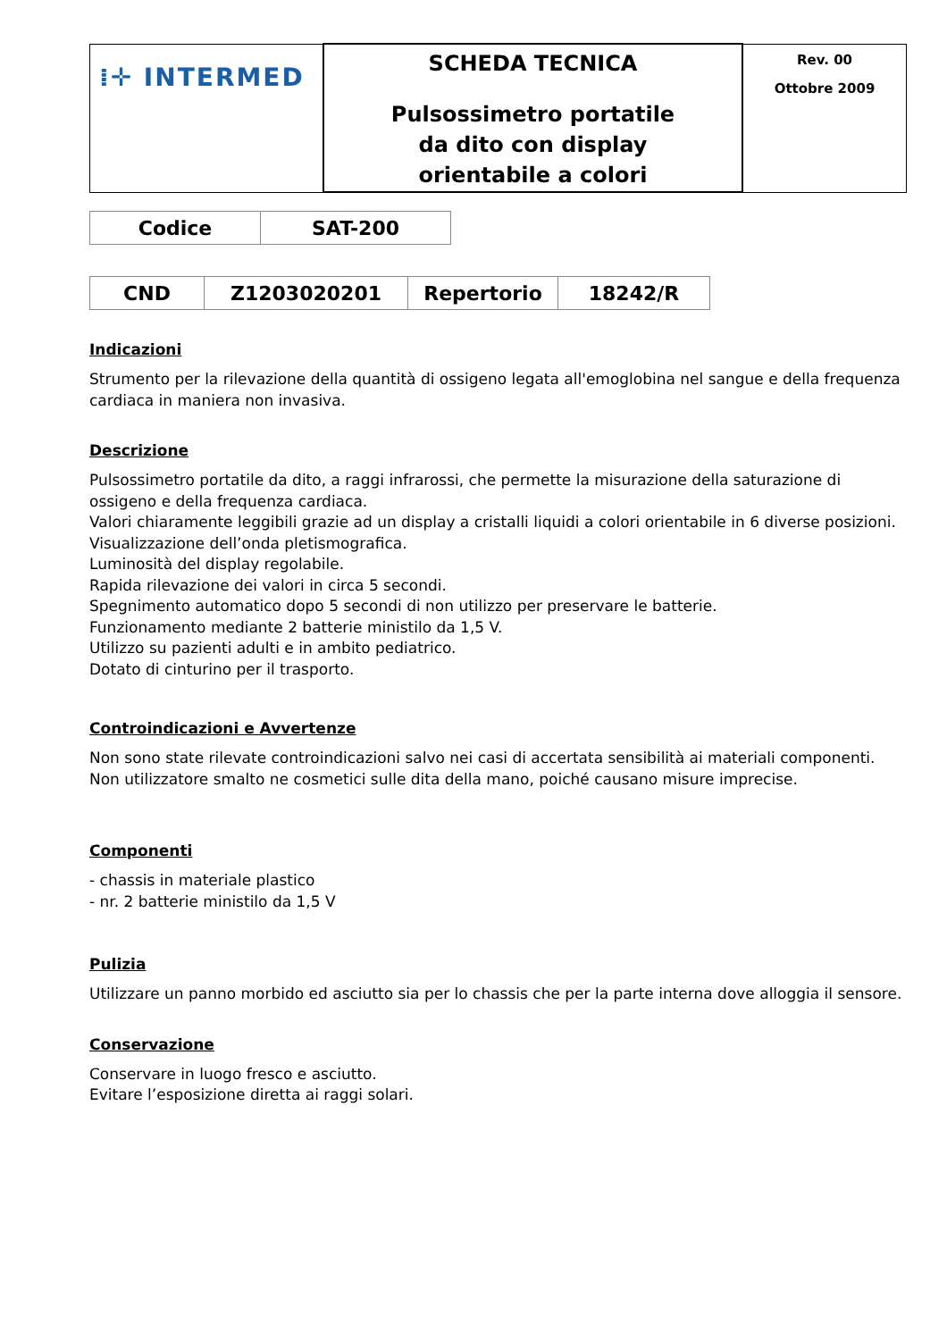| ⁞✛ INTERMED | SCHEDA TECNICA Pulsossimetro portatile da dito con display orientabile a colori | Rev. 00 Ottobre 2009 |
| Codice | SAT-200 |
| CND | Z1203020201 | Repertorio | 18242/R |
Indicazioni
Strumento per la rilevazione della quantità di ossigeno legata all'emoglobina nel sangue e della frequenza cardiaca in maniera non invasiva.
Descrizione
Pulsossimetro portatile da dito, a raggi infrarossi, che permette la misurazione della saturazione di ossigeno e della frequenza cardiaca.
Valori chiaramente leggibili grazie ad un display a cristalli liquidi a colori orientabile in 6 diverse posizioni.
Visualizzazione dell’onda pletismografica.
Luminosità del display regolabile.
Rapida rilevazione dei valori in circa 5 secondi.
Spegnimento automatico dopo 5 secondi di non utilizzo per preservare le batterie.
Funzionamento mediante 2 batterie ministilo da 1,5 V.
Utilizzo su pazienti adulti e in ambito pediatrico.
Dotato di cinturino per il trasporto.
Controindicazioni e Avvertenze
Non sono state rilevate controindicazioni salvo nei casi di accertata sensibilità ai materiali componenti.
Non utilizzatore smalto ne cosmetici sulle dita della mano, poiché causano misure imprecise.
Componenti
- chassis in materiale plastico
- nr. 2 batterie ministilo da 1,5 V
Pulizia
Utilizzare un panno morbido ed asciutto sia per lo chassis che per la parte interna dove alloggia il sensore.
Conservazione
Conservare in luogo fresco e asciutto.
Evitare l’esposizione diretta ai raggi solari.